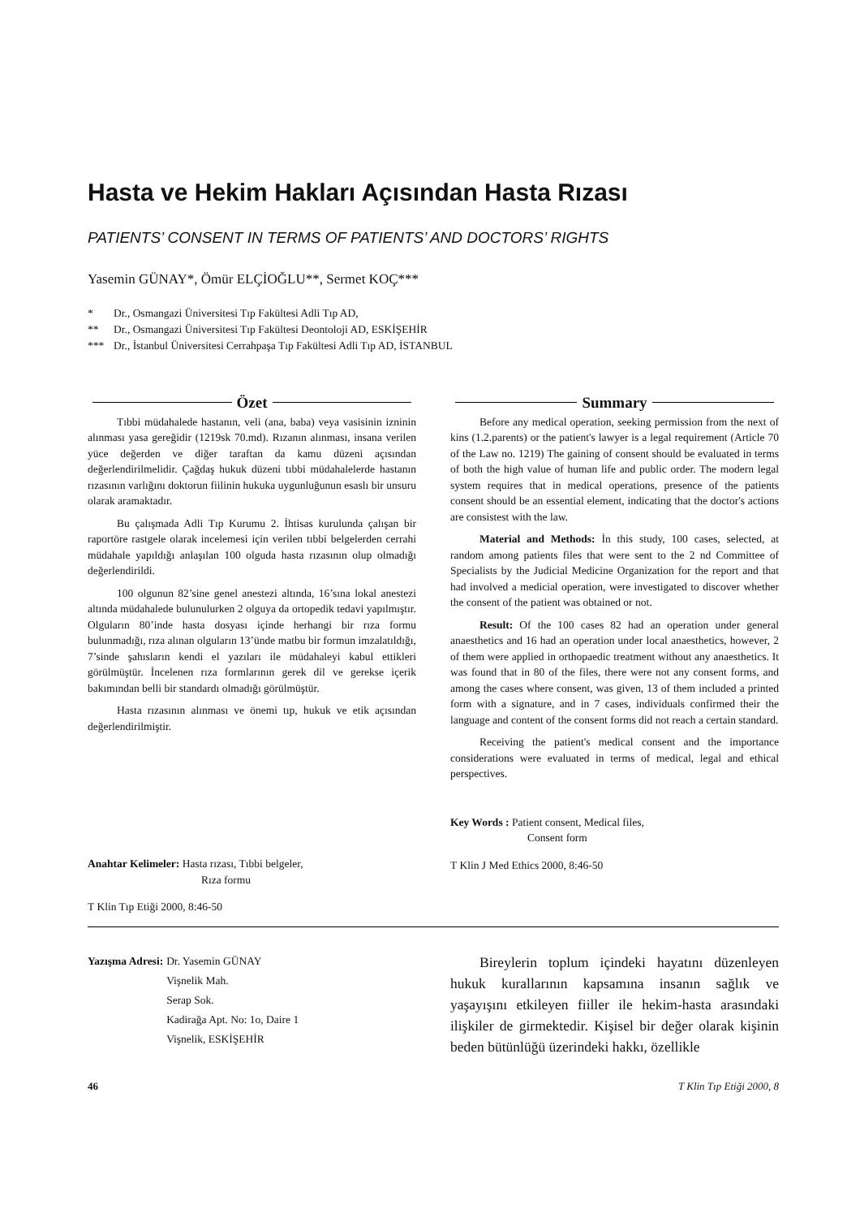Hasta ve Hekim Hakları Açısından Hasta Rızası
PATIENTS’ CONSENT IN TERMS OF PATIENTS’ AND DOCTORS’ RIGHTS
Yasemin GÜNAY*, Ömür ELÇİOĞLU**, Sermet KOÇ***
* Dr., Osmangazi Üniversitesi Tıp Fakültesi Adli Tıp AD,
** Dr., Osmangazi Üniversitesi Tıp Fakültesi Deontoloji AD, ESKİŞEHİR
*** Dr., İstanbul Üniversitesi Cerrahpaşa Tıp Fakültesi Adli Tıp AD, İSTANBUL
Özet
Tıbbi müdahalede hastanın, veli (ana, baba) veya vasisinin izninin alınması yasa gereğidir (1219sk 70.md). Rızanın alınması, insana verilen yüce değerden ve diğer taraftan da kamu düzeni açısından değerlendirilmelidir. Çağdaş hukuk düzeni tıbbi müdahalelerde hastanın rızasının varlığını doktorun fiilinin hukuka uygunluğunun esaslı bir unsuru olarak aramaktadır.
Bu çalışmada Adli Tıp Kurumu 2. İhtisas kurulunda çalışan bir raportöre rastgele olarak incelemesi için verilen tıbbi belgelerden cerrahi müdahale yapıldığı anlaşılan 100 olguda hasta rızasının olup olmadığı değerlendirildi.
100 olgunun 82’sine genel anestezi altında, 16’sına lokal anestezi altında müdahalede bulunulurken 2 olguya da ortopedik tedavi yapılmıştır. Olguların 80’inde hasta dosyası içinde herhangi bir rıza formu bulunmadığı, rıza alınan olguların 13’ünde matbu bir formun imzalatıldığı, 7’sinde şahısların kendi el yazıları ile müdahaleyi kabul ettikleri görülmüştür. İncelenen rıza formlarının gerek dil ve gerekse içerik bakımından belli bir standardı olmadığı görülmüştür.
Hasta rızasının alınması ve önemi tıp, hukuk ve etik açısından değerlendirilmiştir.
Anahtar Kelimeler: Hasta rızası, Tıbbi belgeler,
Rıza formu
T Klin Tıp Etiği 2000, 8:46-50
Summary
Before any medical operation, seeking permission from the next of kins (1.2.parents) or the patient's lawyer is a legal requirement (Article 70 of the Law no. 1219) The gaining of consent should be evaluated in terms of both the high value of human life and public order. The modern legal system requires that in medical operations, presence of the patients consent should be an essential element, indicating that the doctor's actions are consistest with the law.
Material and Methods: İn this study, 100 cases, selected, at random among patients files that were sent to the 2 nd Committee of Specialists by the Judicial Medicine Organization for the report and that had involved a medicial operation, were investigated to discover whether the consent of the patient was obtained or not.
Result: Of the 100 cases 82 had an operation under general anaesthetics and 16 had an operation under local anaesthetics, however, 2 of them were applied in orthopaedic treatment without any anaesthetics. It was found that in 80 of the files, there were not any consent forms, and among the cases where consent, was given, 13 of them included a printed form with a signature, and in 7 cases, individuals confirmed their the language and content of the consent forms did not reach a certain standard.
Receiving the patient's medical consent and the importance considerations were evaluated in terms of medical, legal and ethical perspectives.
Key Words : Patient consent, Medical files,
Consent form
T Klin J Med Ethics 2000, 8:46-50
Yazışma Adresi: Dr. Yasemin GÜNAY
Vişnelik Mah.
Serap Sok.
Kadirağa Apt. No: 1o, Daire 1
Vişnelik, ESKİŞEHİR
Bireylerin toplum içindeki hayatını düzenleyen hukuk kurallarının kapsamına insanın sağlık ve yaşayışını etkileyen fiiller ile hekim-hasta arasındaki ilişkiler de girmektedir. Kişisel bir değer olarak kişinin beden bütünlüğü üzerindeki hakkı, özellikle
46 T Klin Tıp Etiği 2000, 8